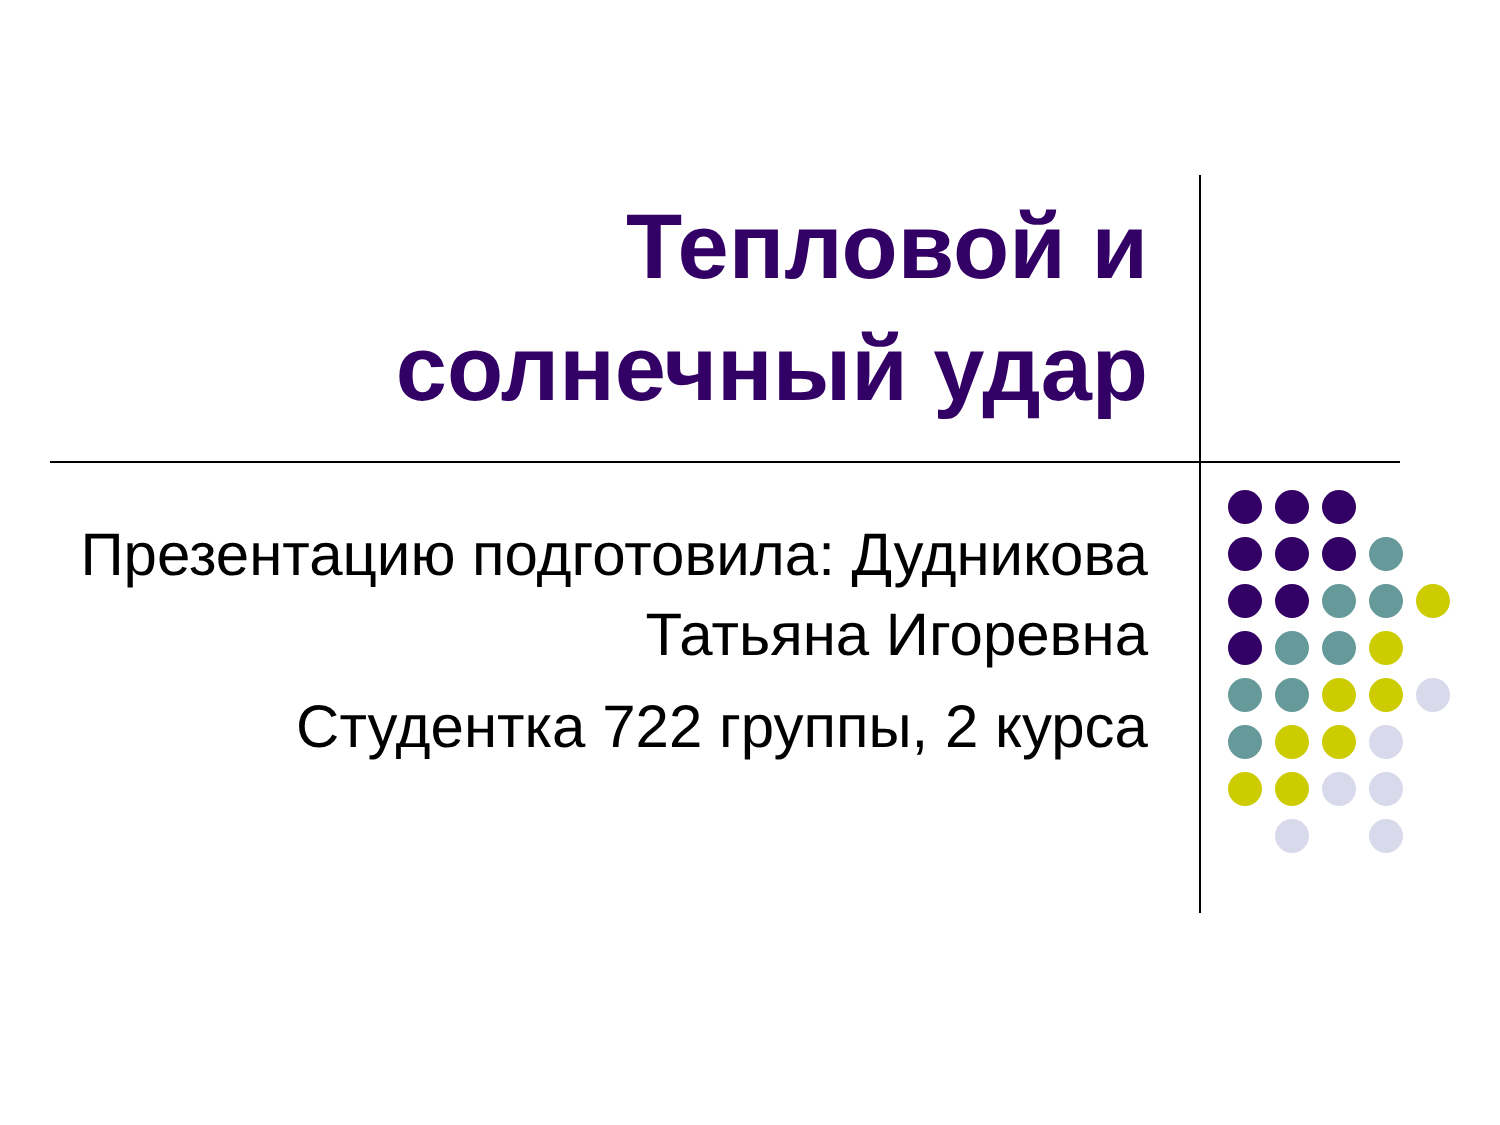Тепловой и
солнечный удар
Презентацию подготовила: Дудникова Татьяна Игоревна
Студентка 722 группы, 2 курса